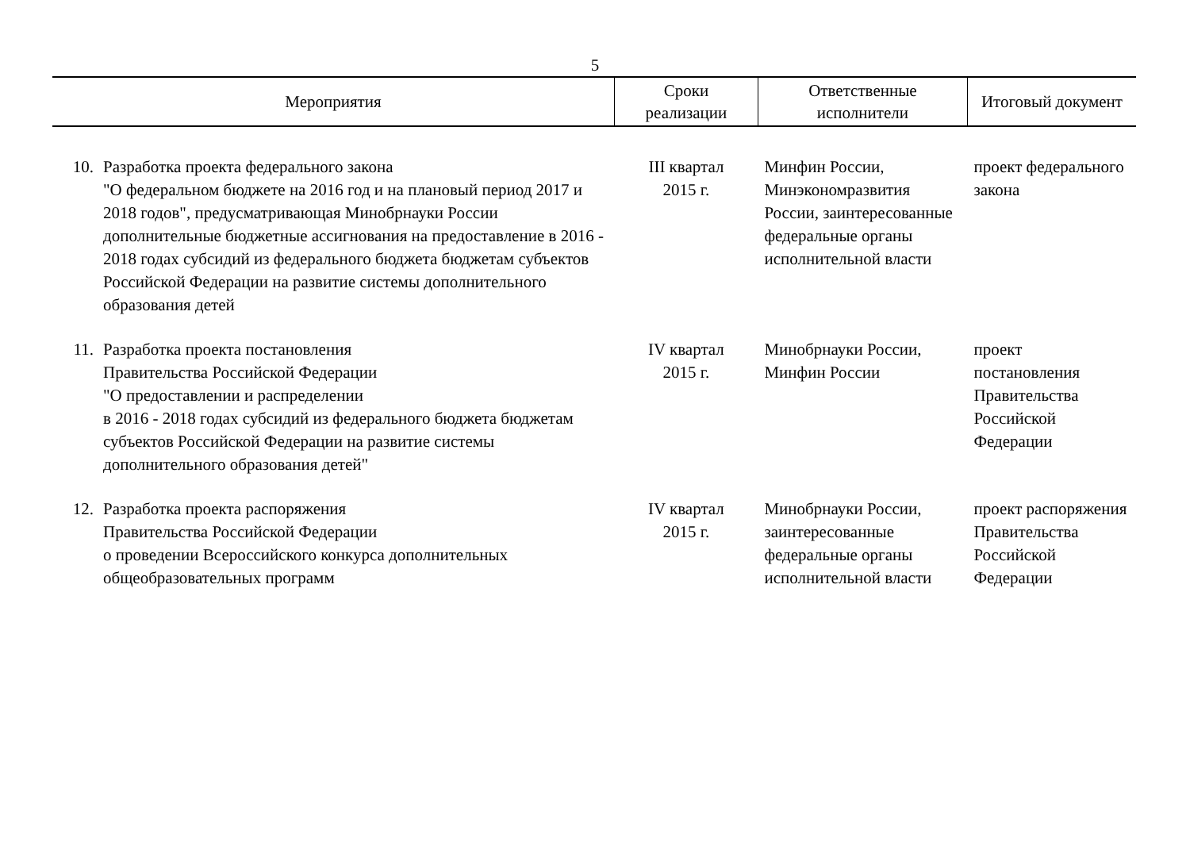5
| Мероприятия | | Сроки реализации | Ответственные исполнители | Итоговый документ |
| --- | --- | --- | --- | --- |
| 10. | Разработка проекта федерального закона "О федеральном бюджете на 2016 год и на плановый период 2017 и 2018 годов", предусматривающая Минобрнауки России дополнительные бюджетные ассигнования на предоставление в 2016 - 2018 годах субсидий из федерального бюджета бюджетам субъектов Российской Федерации на развитие системы дополнительного образования детей | III квартал 2015 г. | Минфин России, Минэкономразвития России, заинтересованные федеральные органы исполнительной власти | проект федерального закона |
| 11. | Разработка проекта постановления Правительства Российской Федерации "О предоставлении и распределении в 2016 - 2018 годах субсидий из федерального бюджета бюджетам субъектов Российской Федерации на развитие системы дополнительного образования детей" | IV квартал 2015 г. | Минобрнауки России, Минфин России | проект постановления Правительства Российской Федерации |
| 12. | Разработка проекта распоряжения Правительства Российской Федерации о проведении Всероссийского конкурса дополнительных общеобразовательных программ | IV квартал 2015 г. | Минобрнауки России, заинтересованные федеральные органы исполнительной власти | проект распоряжения Правительства Российской Федерации |